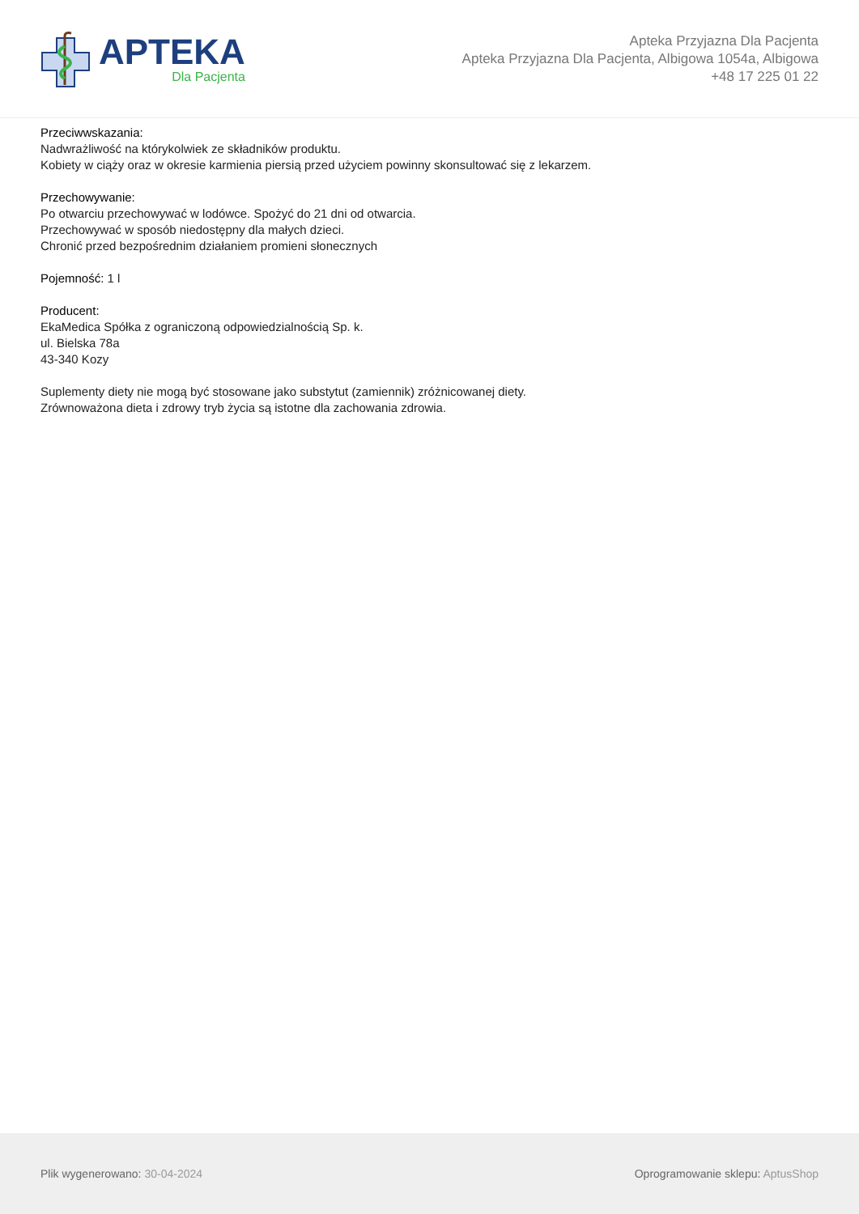APTEKA
Dla Pacjenta
Apteka Przyjazna Dla Pacjenta
Apteka Przyjazna Dla Pacjenta, Albigowa 1054a, Albigowa
+48 17 225 01 22
Przeciwwskazania:
Nadwrażliwość na którykolwiek ze składników produktu.
Kobiety w ciąży oraz w okresie karmienia piersią przed użyciem powinny skonsultować się z lekarzem.
Przechowywanie:
Po otwarciu przechowywać w lodówce. Spożyć do 21 dni od otwarcia.
Przechowywać w sposób niedostępny dla małych dzieci.
Chronić przed bezpośrednim działaniem promieni słonecznych
Pojemność: 1 l
Producent:
EkaMedica Spółka z ograniczoną odpowiedzialnością Sp. k.
ul. Bielska 78a
43-340 Kozy
Suplementy diety nie mogą być stosowane jako substytut (zamiennik) zróżnicowanej diety.
Zrównoważona dieta i zdrowy tryb życia są istotne dla zachowania zdrowia.
Plik wygenerowano: 30-04-2024
Oprogramowanie sklepu: AptusShop